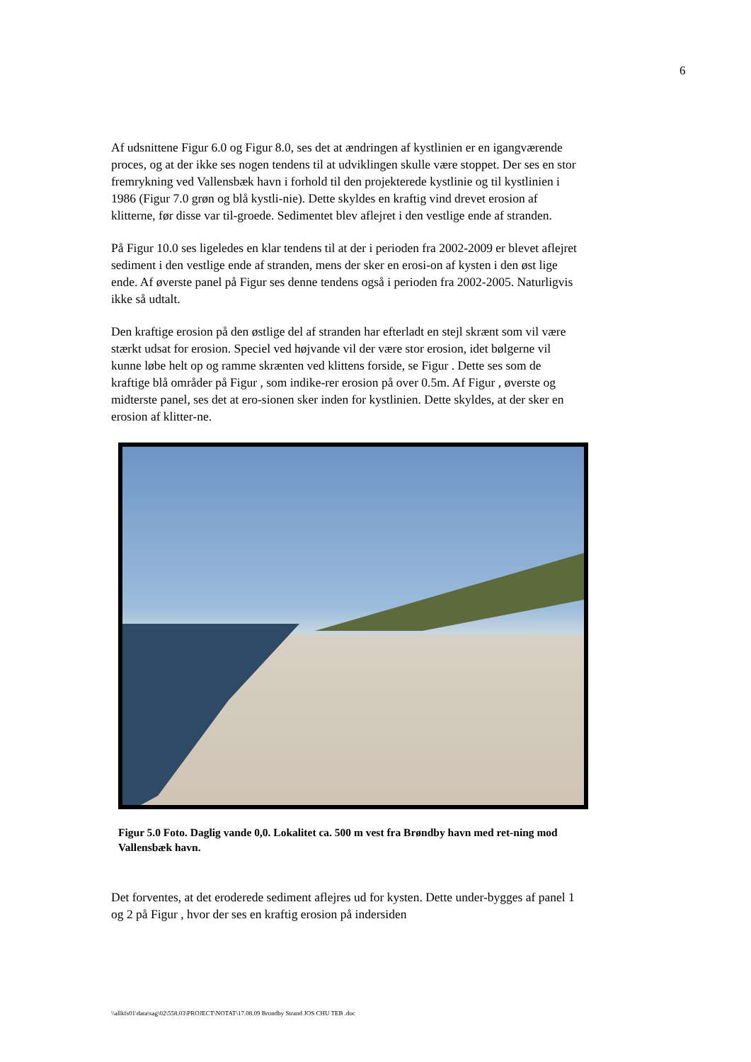6
Af udsnittene Figur 6.0 og Figur 8.0, ses det at ændringen af kystlinien er en igangværende proces, og at der ikke ses nogen tendens til at udviklingen skulle være stoppet. Der ses en stor fremrykning ved Vallensbæk havn i forhold til den projekterede kystlinie og til kystlinien i 1986 (Figur 7.0 grøn og blå kystli-nie). Dette skyldes en kraftig vind drevet erosion af klitterne, før disse var til-groede. Sedimentet blev aflejret i den vestlige ende af stranden.
På Figur 10.0 ses ligeledes en klar tendens til at der i perioden fra 2002-2009 er blevet aflejret sediment i den vestlige ende af stranden, mens der sker en erosi-on af kysten i den øst lige ende. Af øverste panel på Figur ses denne tendens også i perioden fra 2002-2005. Naturligvis ikke så udtalt.
Den kraftige erosion på den østlige del af stranden har efterladt en stejl skrænt som vil være stærkt udsat for erosion. Speciel ved højvande vil der være stor erosion, idet bølgerne vil kunne løbe helt op og ramme skrænten ved klittens forside, se Figur . Dette ses som de kraftige blå områder på Figur , som indike-rer erosion på over 0.5m. Af Figur , øverste og midterste panel, ses det at ero-sionen sker inden for kystlinien. Dette skyldes, at der sker en erosion af klitter-ne.
Figur 5.0 Foto. Daglig vande 0,0. Lokalitet ca. 500 m vest fra Brøndby havn med ret-ning mod Vallensbæk havn.
Det forventes, at det eroderede sediment aflejres ud for kysten. Dette under-bygges af panel 1 og 2 på Figur , hvor der ses en kraftig erosion på indersiden
\\allkfs01\data\sag\02\558.03\PROJECT\NOTAT\17.08.09 Brondby Strand JOS CHU TEB .doc